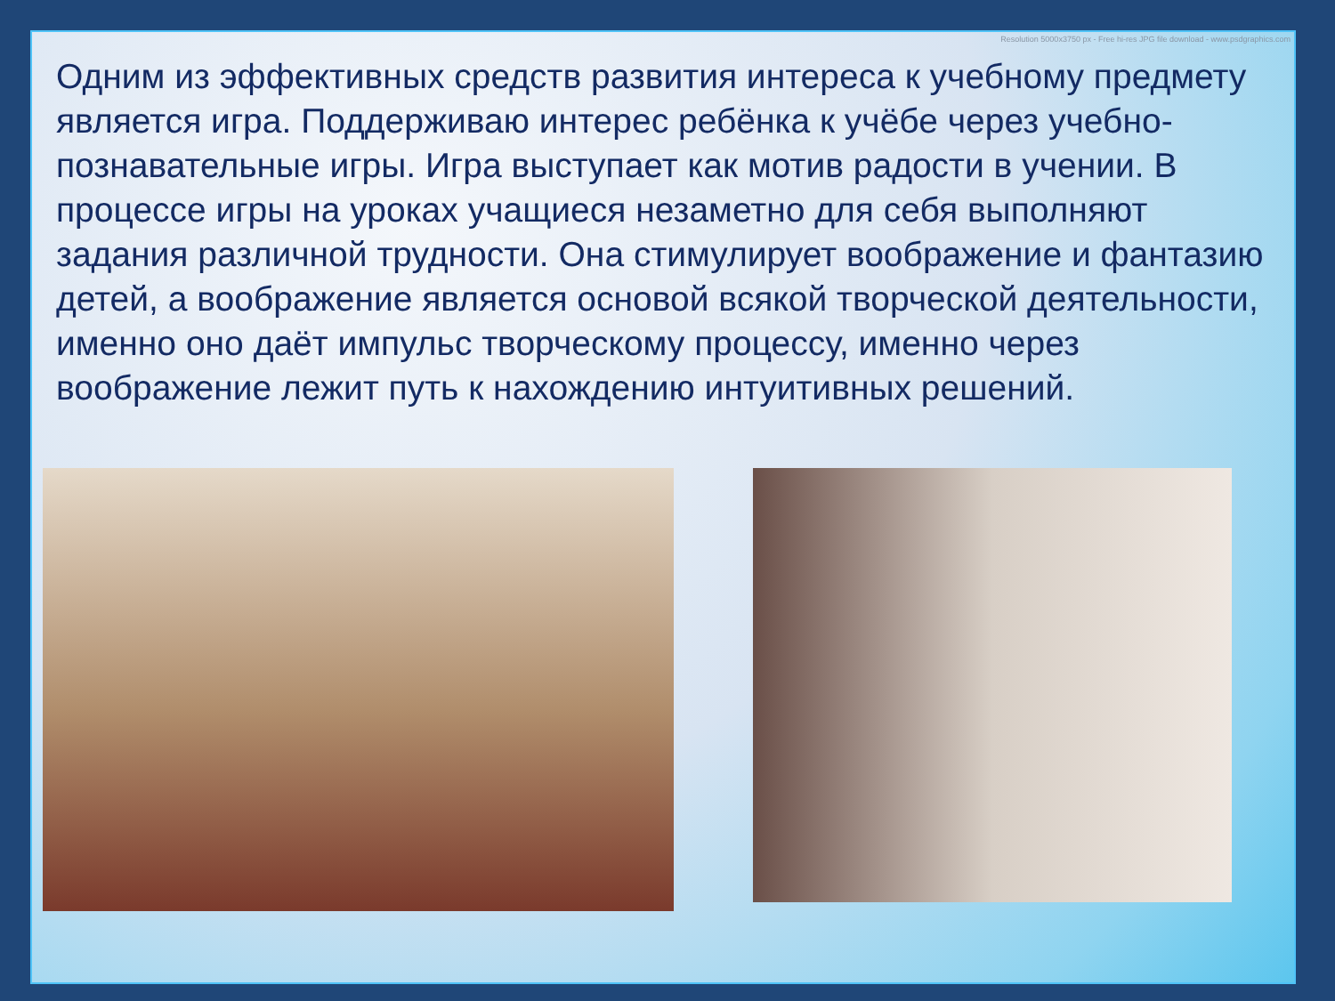Resolution 5000x3750 px - Free hi-res JPG file download - www.psdgraphics.com
Одним из эффективных средств развития интереса к учебному предмету является игра. Поддерживаю интерес ребёнка к учёбе через учебно-познавательные игры. Игра выступает как мотив радости в учении. В процессе игры на уроках учащиеся незаметно для себя выполняют задания различной трудности. Она стимулирует воображение и фантазию детей, а воображение является основой всякой творческой деятельности, именно оно даёт импульс творческому процессу, именно через воображение лежит путь к нахождению интуитивных решений.